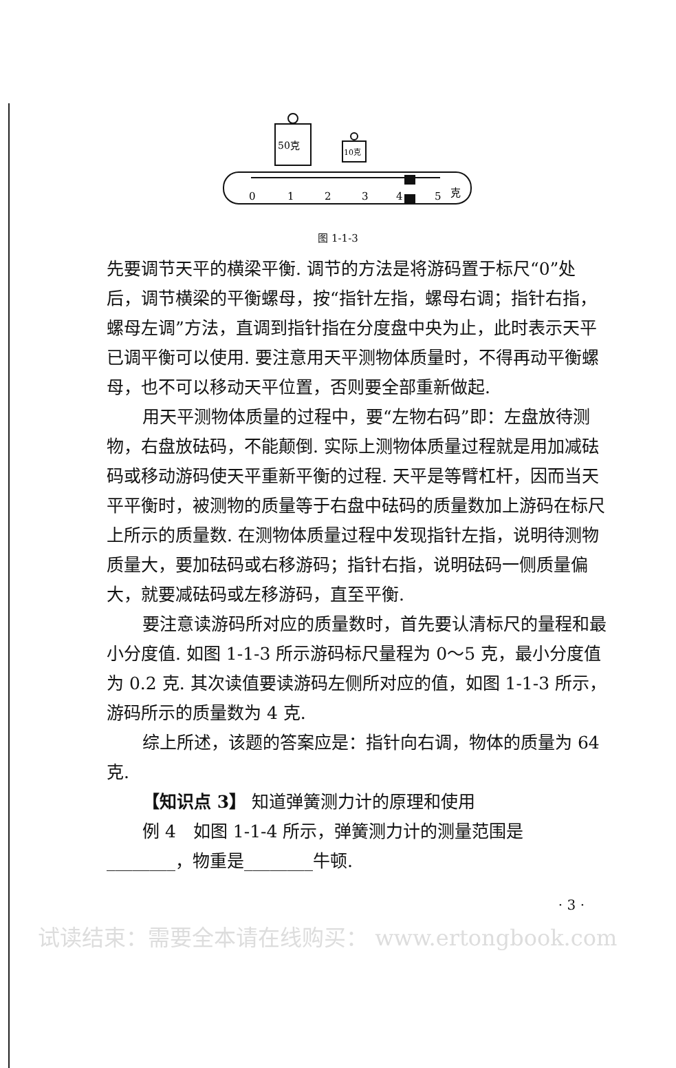50克
10克
0
1
2
3
4
5
克
图 1-1-3
先要调节天平的横梁平衡. 调节的方法是将游码置于标尺“0”处后，调节横梁的平衡螺母，按“指针左指，螺母右调；指针右指，螺母左调”方法，直调到指针指在分度盘中央为止，此时表示天平已调平衡可以使用. 要注意用天平测物体质量时，不得再动平衡螺母，也不可以移动天平位置，否则要全部重新做起.
用天平测物体质量的过程中，要“左物右码”即：左盘放待测物，右盘放砝码，不能颠倒. 实际上测物体质量过程就是用加减砝码或移动游码使天平重新平衡的过程. 天平是等臂杠杆，因而当天平平衡时，被测物的质量等于右盘中砝码的质量数加上游码在标尺上所示的质量数. 在测物体质量过程中发现指针左指，说明待测物质量大，要加砝码或右移游码；指针右指，说明砝码一侧质量偏大，就要减砝码或左移游码，直至平衡.
要注意读游码所对应的质量数时，首先要认清标尺的量程和最小分度值. 如图 1-1-3 所示游码标尺量程为 0～5 克，最小分度值为 0.2 克. 其次读值要读游码左侧所对应的值，如图 1-1-3 所示，游码所示的质量数为 4 克.
综上所述，该题的答案应是：指针向右调，物体的质量为 64 克.
【知识点 3】 知道弹簧测力计的原理和使用
例 4　如图 1-1-4 所示，弹簧测力计的测量范围是________，物重是________牛顿.
· 3 ·
试读结束：需要全本请在线购买： www.ertongbook.com